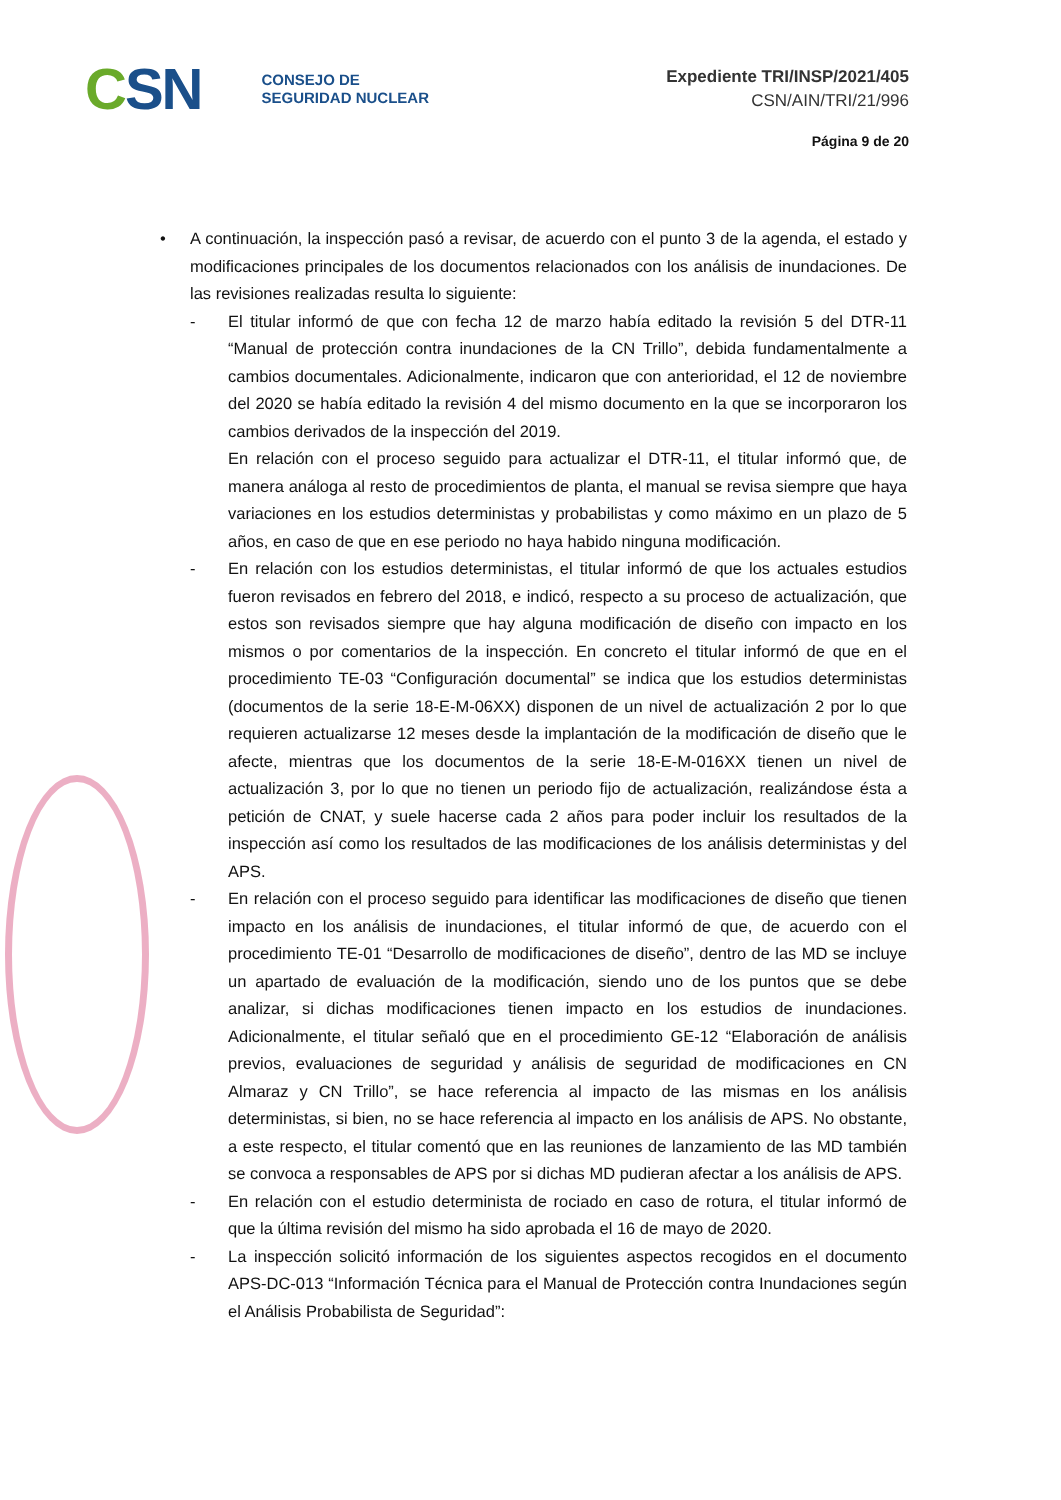CSN
CONSEJO DE
SEGURIDAD NUCLEAR
Expediente TRI/INSP/2021/405
CSN/AIN/TRI/21/996
Página 9 de 20
• A continuación, la inspección pasó a revisar, de acuerdo con el punto 3 de la agenda, el estado y modificaciones principales de los documentos relacionados con los análisis de inundaciones. De las revisiones realizadas resulta lo siguiente:
- El titular informó de que con fecha 12 de marzo había editado la revisión 5 del DTR-11 “Manual de protección contra inundaciones de la CN Trillo”, debida fundamentalmente a cambios documentales. Adicionalmente, indicaron que con anterioridad, el 12 de noviembre del 2020 se había editado la revisión 4 del mismo documento en la que se incorporaron los cambios derivados de la inspección del 2019.
En relación con el proceso seguido para actualizar el DTR-11, el titular informó que, de manera análoga al resto de procedimientos de planta, el manual se revisa siempre que haya variaciones en los estudios deterministas y probabilistas y como máximo en un plazo de 5 años, en caso de que en ese periodo no haya habido ninguna modificación.
- En relación con los estudios deterministas, el titular informó de que los actuales estudios fueron revisados en febrero del 2018, e indicó, respecto a su proceso de actualización, que estos son revisados siempre que hay alguna modificación de diseño con impacto en los mismos o por comentarios de la inspección. En concreto el titular informó de que en el procedimiento TE-03 “Configuración documental” se indica que los estudios deterministas (documentos de la serie 18-E-M-06XX) disponen de un nivel de actualización 2 por lo que requieren actualizarse 12 meses desde la implantación de la modificación de diseño que le afecte, mientras que los documentos de la serie 18-E-M-016XX tienen un nivel de actualización 3, por lo que no tienen un periodo fijo de actualización, realizándose ésta a petición de CNAT, y suele hacerse cada 2 años para poder incluir los resultados de la inspección así como los resultados de las modificaciones de los análisis deterministas y del APS.
- En relación con el proceso seguido para identificar las modificaciones de diseño que tienen impacto en los análisis de inundaciones, el titular informó de que, de acuerdo con el procedimiento TE-01 “Desarrollo de modificaciones de diseño”, dentro de las MD se incluye un apartado de evaluación de la modificación, siendo uno de los puntos que se debe analizar, si dichas modificaciones tienen impacto en los estudios de inundaciones. Adicionalmente, el titular señaló que en el procedimiento GE-12 “Elaboración de análisis previos, evaluaciones de seguridad y análisis de seguridad de modificaciones en CN Almaraz y CN Trillo”, se hace referencia al impacto de las mismas en los análisis deterministas, si bien, no se hace referencia al impacto en los análisis de APS. No obstante, a este respecto, el titular comentó que en las reuniones de lanzamiento de las MD también se convoca a responsables de APS por si dichas MD pudieran afectar a los análisis de APS.
- En relación con el estudio determinista de rociado en caso de rotura, el titular informó de que la última revisión del mismo ha sido aprobada el 16 de mayo de 2020.
- La inspección solicitó información de los siguientes aspectos recogidos en el documento APS-DC-013 “Información Técnica para el Manual de Protección contra Inundaciones según el Análisis Probabilista de Seguridad”: